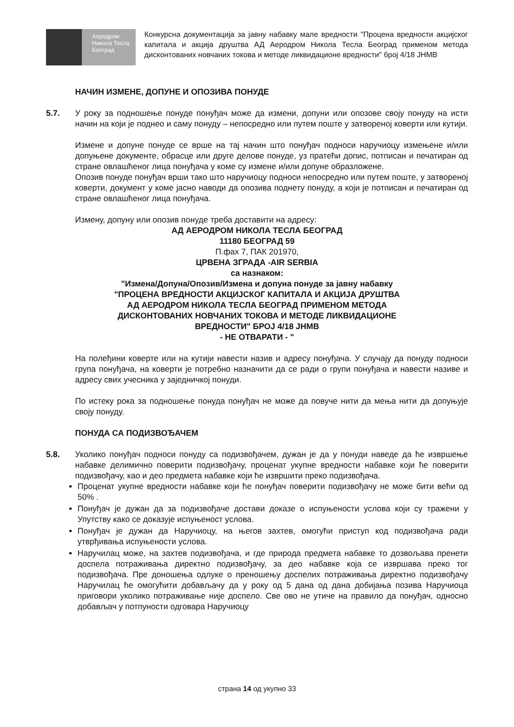Аеродром
Никола Тесла
Београд
Конкурсна документација за јавну набавку мале вредности "Процена вредности акцијског капитала и акција друштва АД Аеродром Никола Тесла Београд применом метода дисконтованих новчаних токова и методе ликвидационе вредности" број 4/18 ЈНМВ
НАЧИН ИЗМЕНЕ, ДОПУНЕ И ОПОЗИВА ПОНУДЕ
5.7. У року за подношење понуде понуђач може да измени, допуни или опозове своју понуду на исти начин на који је поднео и саму понуду – непосредно или путем поште у затвореној коверти или кутији.
Измене и допуне понуде се врше на тај начин што понуђач подноси наручиоцу измењене и/или допуњене документе, обрасце или друге делове понуде, уз пратећи допис, потписан и печатиран од стране овлашћеног лица понуђача у коме су измене и/или допуне образложене.
Опозив понуде понуђач врши тако што наручиоцу подноси непосредно или путем поште, у затвореној коверти, документ у коме јасно наводи да опозива поднету понуду, а који је потписан и печатиран од стране овлашћеног лица понуђача.
Измену, допуну или опозив понуде треба доставити на адресу:
АД АЕРОДРОМ НИКОЛА ТЕСЛА БЕОГРАД
11180 БЕОГРАД 59
П.фах 7, ПАК 201970,
ЦРВЕНА ЗГРАДА -AIR SERBIA
са назнаком:
"Измена/Допуна/Опозив/Измена и допуна понуде за јавну набавку
"ПРОЦЕНА ВРЕДНОСТИ АКЦИЈСКОГ КАПИТАЛА И АКЦИЈА ДРУШТВА
АД АЕРОДРОМ НИКОЛА ТЕСЛА БЕОГРАД ПРИМЕНОМ МЕТОДА
ДИСКОНТОВАНИХ НОВЧАНИХ ТОКОВА И МЕТОДЕ ЛИКВИДАЦИОНЕ
ВРЕДНОСТИ" БРОЈ 4/18 ЈНМВ
- НЕ ОТВАРАТИ - "
На полеђини коверте или на кутији навести назив и адресу понуђача. У случају да понуду подноси група понуђача, на коверти је потребно назначити да се ради о групи понуђача и навести називе и адресу свих учесника у заједничкој понуди.
По истеку рока за подношење понуда понуђач не може да повуче нити да мења нити да допуњује своју понуду.
ПОНУДА СА ПОДИЗВОЂАЧЕМ
5.8. Уколико понуђач подноси понуду са подизвођачем, дужан је да у понуди наведе да ће извршење набавке делимично поверити подизвођачу, проценат укупне вредности набавке који ће поверити подизвођачу, као и део предмета набавке који ће извршити преко подизвођача.
Проценат укупне вредности набавке који ће понуђач поверити подизвођачу не може бити већи од 50% .
Понуђач је дужан да за подизвођаче достави доказе о испуњености услова који су тражени у Упутству како се доказује испуњеност услова.
Понуђач је дужан да Наручиоцу, на његов захтев, омогући приступ код подизвођача ради утврђивања испуњености услова.
Наручилац може, на захтев подизвођача, и где природа предмета набавке то дозвољава пренети доспела потраживања директно подизвођачу, за део набавке која се извршава преко тог подизвођача. Пре доношења одлуке о преношењу доспелих потраживања директно подизвођачу Наручилац ће омогућити добављачу да у року од 5 дана од дана добијања позива Наручиоца приговори уколико потраживање није доспело. Све ово не утиче на правило да понуђач, односно добављач у потпуности одговара Наручиоцу
страна 14 од укупно 33